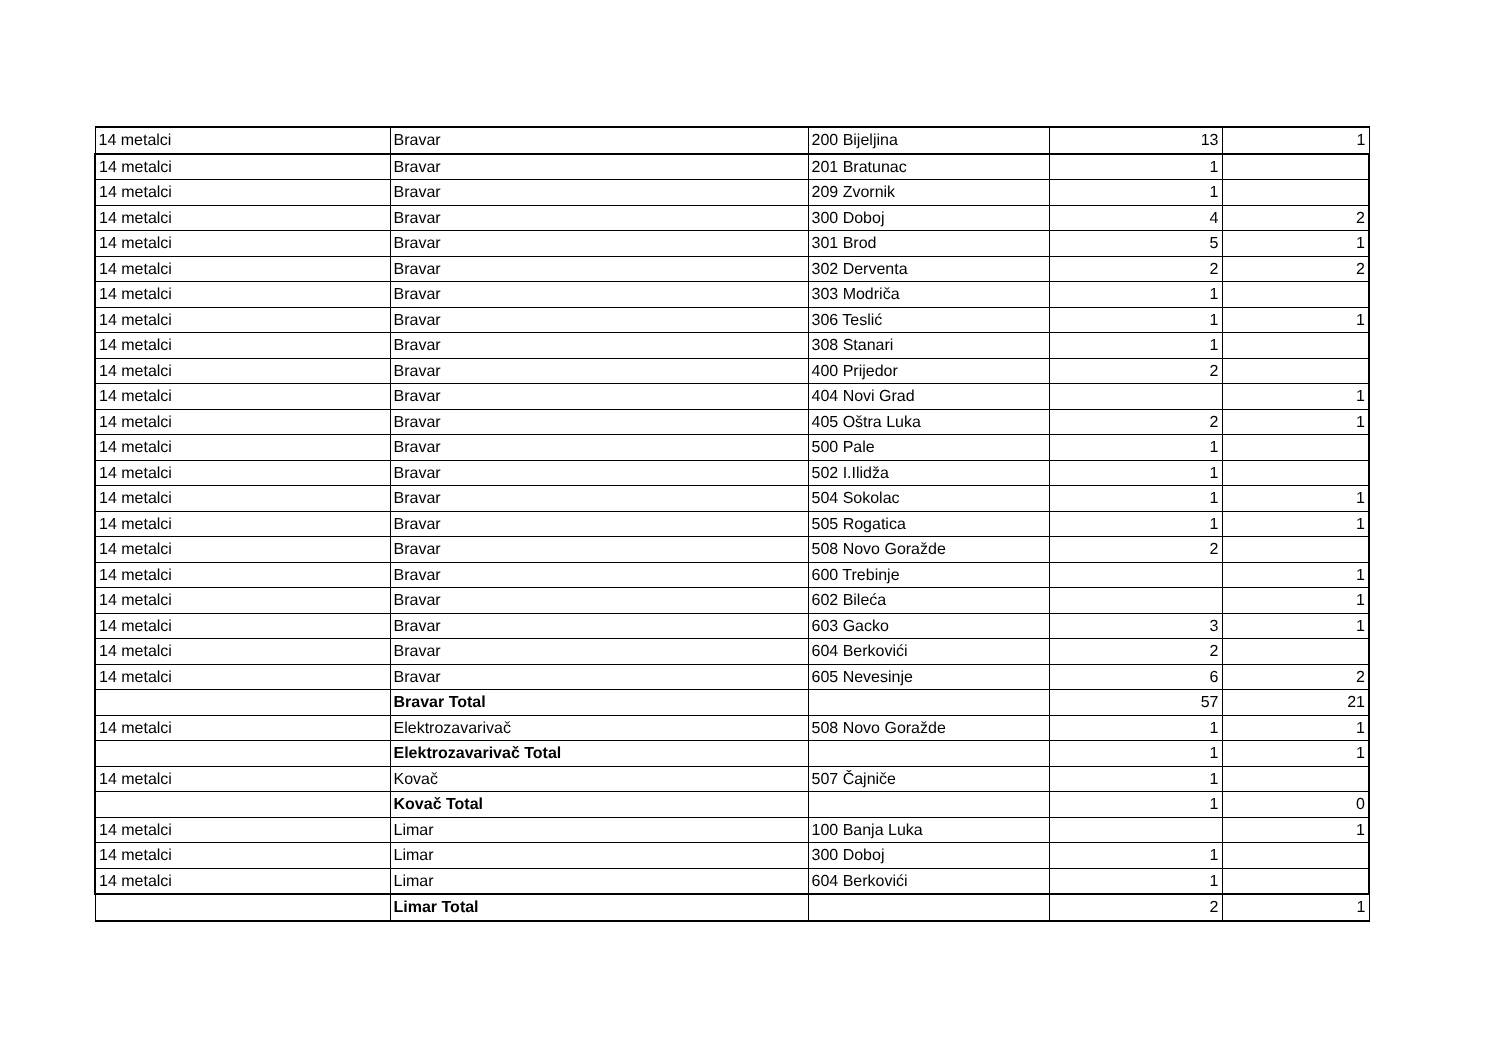| 14 metalci | Bravar | 200 Bijeljina | 13 | 1 |
| 14 metalci | Bravar | 201 Bratunac | 1 | |
| 14 metalci | Bravar | 209 Zvornik | 1 | |
| 14 metalci | Bravar | 300 Doboj | 4 | 2 |
| 14 metalci | Bravar | 301 Brod | 5 | 1 |
| 14 metalci | Bravar | 302 Derventa | 2 | 2 |
| 14 metalci | Bravar | 303 Modriča | 1 | |
| 14 metalci | Bravar | 306 Teslić | 1 | 1 |
| 14 metalci | Bravar | 308 Stanari | 1 | |
| 14 metalci | Bravar | 400 Prijedor | 2 | |
| 14 metalci | Bravar | 404 Novi Grad | | 1 |
| 14 metalci | Bravar | 405 Oštra Luka | 2 | 1 |
| 14 metalci | Bravar | 500 Pale | 1 | |
| 14 metalci | Bravar | 502 I.Ilidža | 1 | |
| 14 metalci | Bravar | 504 Sokolac | 1 | 1 |
| 14 metalci | Bravar | 505 Rogatica | 1 | 1 |
| 14 metalci | Bravar | 508 Novo Goražde | 2 | |
| 14 metalci | Bravar | 600 Trebinje | | 1 |
| 14 metalci | Bravar | 602 Bileća | | 1 |
| 14 metalci | Bravar | 603 Gacko | 3 | 1 |
| 14 metalci | Bravar | 604 Berkovići | 2 | |
| 14 metalci | Bravar | 605 Nevesinje | 6 | 2 |
| | Bravar Total | | 57 | 21 |
| 14 metalci | Elektrozavarivač | 508 Novo Goražde | 1 | 1 |
| | Elektrozavarivač Total | | 1 | 1 |
| 14 metalci | Kovač | 507 Čajniče | 1 | |
| | Kovač Total | | 1 | 0 |
| 14 metalci | Limar | 100 Banja Luka | | 1 |
| 14 metalci | Limar | 300 Doboj | 1 | |
| 14 metalci | Limar | 604 Berkovići | 1 | |
| | Limar Total | | 2 | 1 |